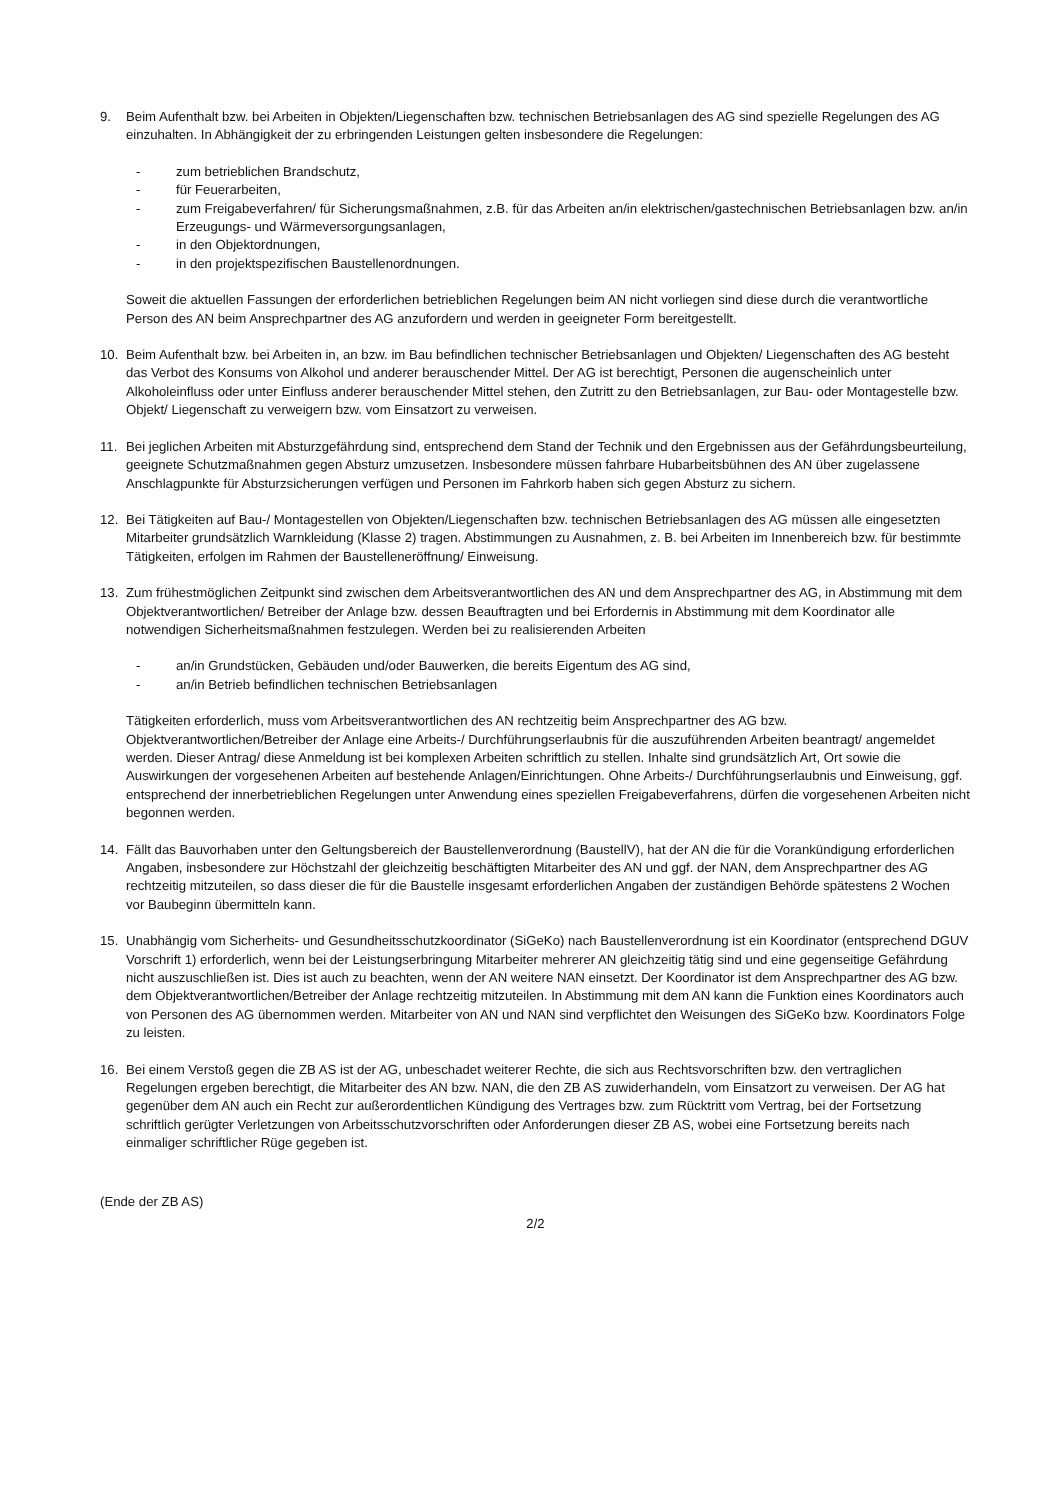9. Beim Aufenthalt bzw. bei Arbeiten in Objekten/Liegenschaften bzw. technischen Betriebsanlagen des AG sind spezielle Regelungen des AG einzuhalten. In Abhängigkeit der zu erbringenden Leistungen gelten insbesondere die Regelungen:
- zum betrieblichen Brandschutz,
- für Feuerarbeiten,
- zum Freigabeverfahren/ für Sicherungsmaßnahmen, z.B. für das Arbeiten an/in elektrischen/gastechnischen Betriebsanlagen bzw. an/in Erzeugungs- und Wärmeversorgungsanlagen,
- in den Objektordnungen,
- in den projektspezifischen Baustellenordnungen.
Soweit die aktuellen Fassungen der erforderlichen betrieblichen Regelungen beim AN nicht vorliegen sind diese durch die verantwortliche Person des AN beim Ansprechpartner des AG anzufordern und werden in geeigneter Form bereitgestellt.
10. Beim Aufenthalt bzw. bei Arbeiten in, an bzw. im Bau befindlichen technischer Betriebsanlagen und Objekten/ Liegenschaften des AG besteht das Verbot des Konsums von Alkohol und anderer berauschender Mittel. Der AG ist berechtigt, Personen die augenscheinlich unter Alkoholeinfluss oder unter Einfluss anderer berauschender Mittel stehen, den Zutritt zu den Betriebsanlagen, zur Bau- oder Montagestelle bzw. Objekt/ Liegenschaft zu verweigern bzw. vom Einsatzort zu verweisen.
11. Bei jeglichen Arbeiten mit Absturzgefährdung sind, entsprechend dem Stand der Technik und den Ergebnissen aus der Gefährdungsbeurteilung, geeignete Schutzmaßnahmen gegen Absturz umzusetzen. Insbesondere müssen fahrbare Hubarbeitsbühnen des AN über zugelassene Anschlagpunkte für Absturzsicherungen verfügen und Personen im Fahrkorb haben sich gegen Absturz zu sichern.
12. Bei Tätigkeiten auf Bau-/ Montagestellen von Objekten/Liegenschaften bzw. technischen Betriebsanlagen des AG müssen alle eingesetzten Mitarbeiter grundsätzlich Warnkleidung (Klasse 2) tragen. Abstimmungen zu Ausnahmen, z. B. bei Arbeiten im Innenbereich bzw. für bestimmte Tätigkeiten, erfolgen im Rahmen der Baustelleneröffnung/ Einweisung.
13. Zum frühestmöglichen Zeitpunkt sind zwischen dem Arbeitsverantwortlichen des AN und dem Ansprechpartner des AG, in Abstimmung mit dem Objektverantwortlichen/ Betreiber der Anlage bzw. dessen Beauftragten und bei Erfordernis in Abstimmung mit dem Koordinator alle notwendigen Sicherheitsmaßnahmen festzulegen. Werden bei zu realisierenden Arbeiten
- an/in Grundstücken, Gebäuden und/oder Bauwerken, die bereits Eigentum des AG sind,
- an/in Betrieb befindlichen technischen Betriebsanlagen
Tätigkeiten erforderlich, muss vom Arbeitsverantwortlichen des AN rechtzeitig beim Ansprechpartner des AG bzw. Objektverantwortlichen/Betreiber der Anlage eine Arbeits-/ Durchführungserlaubnis für die auszuführenden Arbeiten beantragt/ angemeldet werden. Dieser Antrag/ diese Anmeldung ist bei komplexen Arbeiten schriftlich zu stellen. Inhalte sind grundsätzlich Art, Ort sowie die Auswirkungen der vorgesehenen Arbeiten auf bestehende Anlagen/Einrichtungen. Ohne Arbeits-/ Durchführungserlaubnis und Einweisung, ggf. entsprechend der innerbetrieblichen Regelungen unter Anwendung eines speziellen Freigabeverfahrens, dürfen die vorgesehenen Arbeiten nicht begonnen werden.
14. Fällt das Bauvorhaben unter den Geltungsbereich der Baustellenverordnung (BaustellV), hat der AN die für die Vorankündigung erforderlichen Angaben, insbesondere zur Höchstzahl der gleichzeitig beschäftigten Mitarbeiter des AN und ggf. der NAN, dem Ansprechpartner des AG rechtzeitig mitzuteilen, so dass dieser die für die Baustelle insgesamt erforderlichen Angaben der zuständigen Behörde spätestens 2 Wochen vor Baubeginn übermitteln kann.
15. Unabhängig vom Sicherheits- und Gesundheitsschutzkoordinator (SiGeKo) nach Baustellenverordnung ist ein Koordinator (entsprechend DGUV Vorschrift 1) erforderlich, wenn bei der Leistungserbringung Mitarbeiter mehrerer AN gleichzeitig tätig sind und eine gegenseitige Gefährdung nicht auszuschließen ist. Dies ist auch zu beachten, wenn der AN weitere NAN einsetzt. Der Koordinator ist dem Ansprechpartner des AG bzw. dem Objektverantwortlichen/Betreiber der Anlage rechtzeitig mitzuteilen. In Abstimmung mit dem AN kann die Funktion eines Koordinators auch von Personen des AG übernommen werden. Mitarbeiter von AN und NAN sind verpflichtet den Weisungen des SiGeKo bzw. Koordinators Folge zu leisten.
16. Bei einem Verstoß gegen die ZB AS ist der AG, unbeschadet weiterer Rechte, die sich aus Rechtsvorschriften bzw. den vertraglichen Regelungen ergeben berechtigt, die Mitarbeiter des AN bzw. NAN, die den ZB AS zuwiderhandeln, vom Einsatzort zu verweisen. Der AG hat gegenüber dem AN auch ein Recht zur außerordentlichen Kündigung des Vertrages bzw. zum Rücktritt vom Vertrag, bei der Fortsetzung schriftlich gerügter Verletzungen von Arbeitsschutzvorschriften oder Anforderungen dieser ZB AS, wobei eine Fortsetzung bereits nach einmaliger schriftlicher Rüge gegeben ist.
(Ende der ZB AS)
2/2